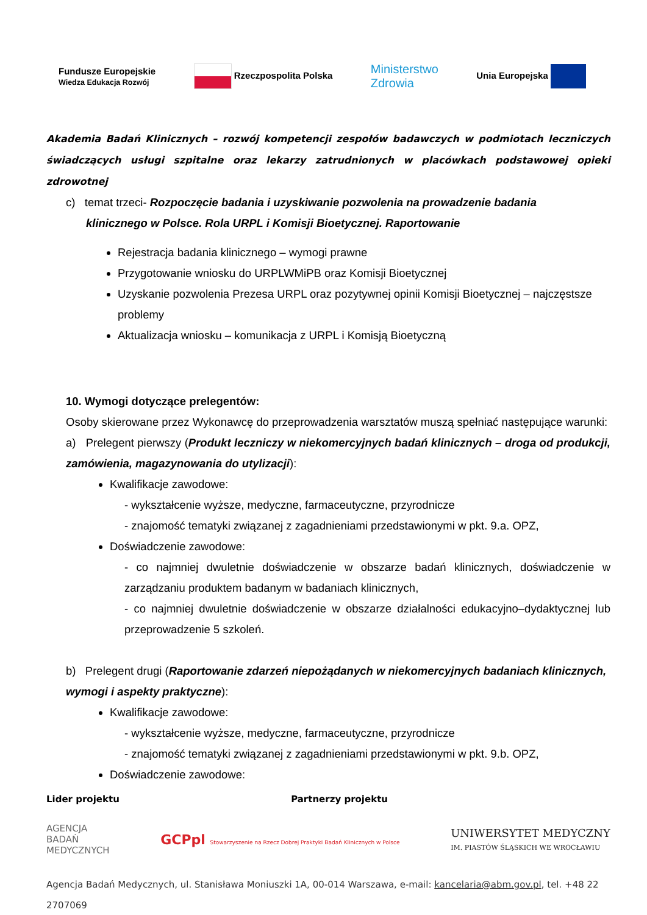Fundusze Europejskie
Wiedza Edukacja Rozwój Rzeczpospolita Polska Ministerstwo
Zdrowia Unia Europejska
Akademia Badań Klinicznych – rozwój kompetencji zespołów badawczych w podmiotach leczniczych świadczących usługi szpitalne oraz lekarzy zatrudnionych w placówkach podstawowej opieki zdrowotnej
c) temat trzeci- Rozpoczęcie badania i uzyskiwanie pozwolenia na prowadzenie badania
klinicznego w Polsce. Rola URPL i Komisji Bioetycznej. Raportowanie
Rejestracja badania klinicznego – wymogi prawne
Przygotowanie wniosku do URPLWMiPB oraz Komisji Bioetycznej
Uzyskanie pozwolenia Prezesa URPL oraz pozytywnej opinii Komisji Bioetycznej – najczęstsze problemy
Aktualizacja wniosku – komunikacja z URPL i Komisją Bioetyczną
10. Wymogi dotyczące prelegentów:
Osoby skierowane przez Wykonawcę do przeprowadzenia warsztatów muszą spełniać następujące warunki:
a) Prelegent pierwszy (Produkt leczniczy w niekomercyjnych badań klinicznych – droga od produkcji, zamówienia, magazynowania do utylizacji):
Kwalifikacje zawodowe:
- wykształcenie wyższe, medyczne, farmaceutyczne, przyrodnicze
- znajomość tematyki związanej z zagadnieniami przedstawionymi w pkt. 9.a. OPZ,
Doświadczenie zawodowe:
- co najmniej dwuletnie doświadczenie w obszarze badań klinicznych, doświadczenie w zarządzaniu produktem badanym w badaniach klinicznych,
- co najmniej dwuletnie doświadczenie w obszarze działalności edukacyjno–dydaktycznej lub przeprowadzenie 5 szkoleń.
b) Prelegent drugi (Raportowanie zdarzeń niepożądanych w niekomercyjnych badaniach klinicznych, wymogi i aspekty praktyczne):
Kwalifikacje zawodowe:
- wykształcenie wyższe, medyczne, farmaceutyczne, przyrodnicze
- znajomość tematyki związanej z zagadnieniami przedstawionymi w pkt. 9.b. OPZ,
Doświadczenie zawodowe:
Lider projektu Partnerzy projektu
AGENCJA
BADAŃ
MEDYCZNYCH GCPpl Stowarzyszenie na Rzecz Dobrej Praktyki Badań Klinicznych w Polsce UNIWERSYTET MEDYCZNY
IM. PIASTÓW ŚLĄSKICH WE WROCŁAWIU
Agencja Badań Medycznych, ul. Stanisława Moniuszki 1A, 00-014 Warszawa, e-mail: kancelaria@abm.gov.pl, tel. +48 22 2707069